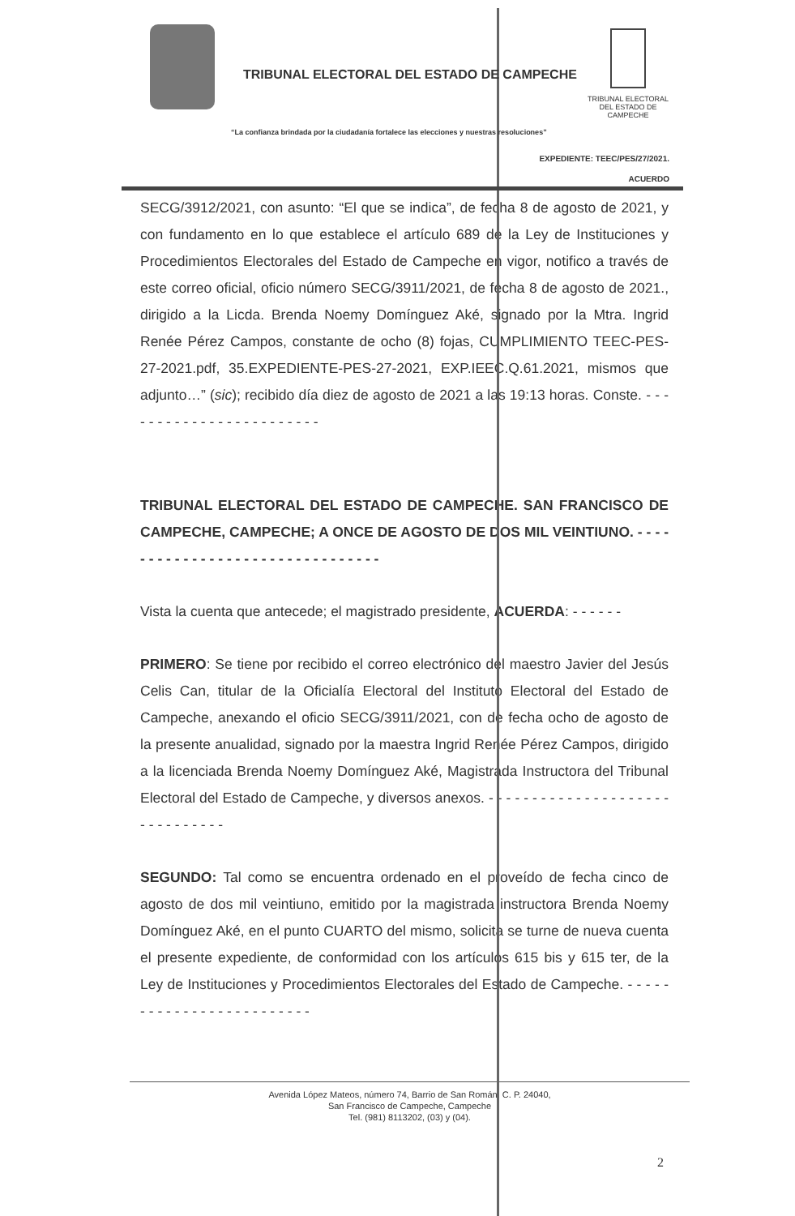TRIBUNAL ELECTORAL DEL ESTADO DE CAMPECHE
TRIBUNAL ELECTORAL
DEL ESTADO DE CAMPECHE
“La confianza brindada por la ciudadanía fortalece las elecciones y nuestras resoluciones”
EXPEDIENTE: TEEC/PES/27/2021.
ACUERDO
SECG/3912/2021, con asunto: “El que se indica”, de fecha 8 de agosto de 2021, y con fundamento en lo que establece el artículo 689 de la Ley de Instituciones y Procedimientos Electorales del Estado de Campeche en vigor, notifico a través de este correo oficial, oficio número SECG/3911/2021, de fecha 8 de agosto de 2021., dirigido a la Licda. Brenda Noemy Domínguez Aké, signado por la Mtra. Ingrid Renée Pérez Campos, constante de ocho (8) fojas, CUMPLIMIENTO TEEC-PES-27-2021.pdf, 35.EXPEDIENTE-PES-27-2021, EXP.IEEC.Q.61.2021, mismos que adjunto…” (sic); recibido día diez de agosto de 2021 a las 19:13 horas. Conste. - - - - - - - - - - - - - - - - - - - - - - - -
TRIBUNAL ELECTORAL DEL ESTADO DE CAMPECHE. SAN FRANCISCO DE CAMPECHE, CAMPECHE; A ONCE DE AGOSTO DE DOS MIL VEINTIUNO. - - - - - - - - - - - - - - - - - - - - - - - - - - - - - - - -
Vista la cuenta que antecede; el magistrado presidente, ACUERDA: - - - - - -
PRIMERO: Se tiene por recibido el correo electrónico del maestro Javier del Jesús Celis Can, titular de la Oficialía Electoral del Instituto Electoral del Estado de Campeche, anexando el oficio SECG/3911/2021, con de fecha ocho de agosto de la presente anualidad, signado por la maestra Ingrid Renée Pérez Campos, dirigido a la licenciada Brenda Noemy Domínguez Aké, Magistrada Instructora del Tribunal Electoral del Estado de Campeche, y diversos anexos. - - - - - - - - - - - - - - - - - - - - - - - - - - - - - - -
SEGUNDO: Tal como se encuentra ordenado en el proveído de fecha cinco de agosto de dos mil veintiuno, emitido por la magistrada instructora Brenda Noemy Domínguez Aké, en el punto CUARTO del mismo, solicita se turne de nueva cuenta el presente expediente, de conformidad con los artículos 615 bis y 615 ter, de la Ley de Instituciones y Procedimientos Electorales del Estado de Campeche. - - - - - - - - - - - - - - - - - - - - - - - - -
Avenida López Mateos, número 74, Barrio de San Román. C. P. 24040,
San Francisco de Campeche, Campeche
Tel. (981) 8113202, (03) y (04).
2